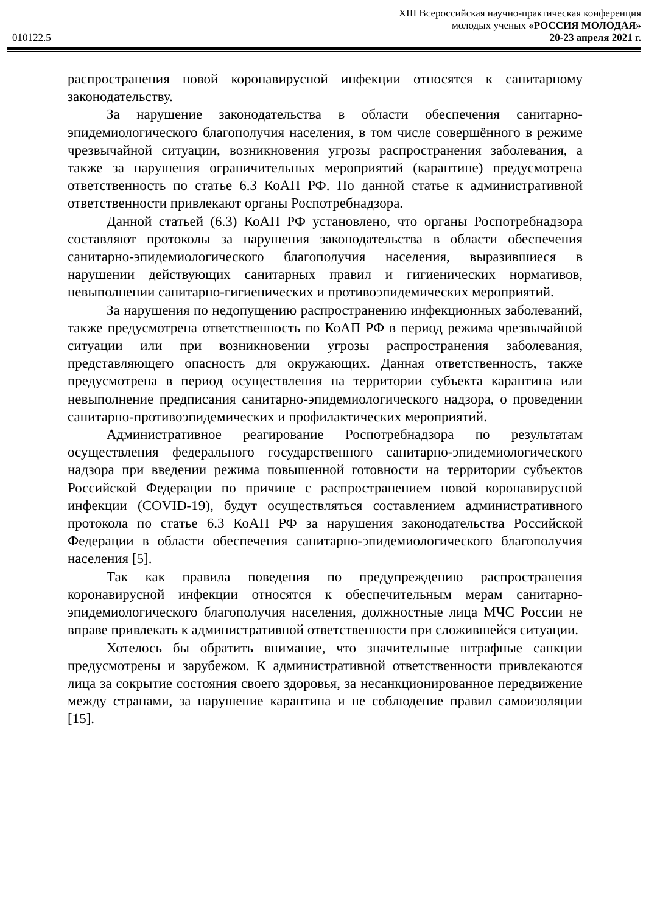XIII Всероссийская научно-практическая конференция
молодых ученых «РОССИЯ МОЛОДАЯ»
010122.5 20-23 апреля 2021 г.
распространения новой коронавирусной инфекции относятся к санитарному законодательству.
За нарушение законодательства в области обеспечения санитарно-эпидемиологического благополучия населения, в том числе совершённого в режиме чрезвычайной ситуации, возникновения угрозы распространения заболевания, а также за нарушения ограничительных мероприятий (карантине) предусмотрена ответственность по статье 6.3 КоАП РФ. По данной статье к административной ответственности привлекают органы Роспотребнадзора.
Данной статьей (6.3) КоАП РФ установлено, что органы Роспотребнадзора составляют протоколы за нарушения законодательства в области обеспечения санитарно-эпидемиологического благополучия населения, выразившиеся в нарушении действующих санитарных правил и гигиенических нормативов, невыполнении санитарно-гигиенических и противоэпидемических мероприятий.
За нарушения по недопущению распространению инфекционных заболеваний, также предусмотрена ответственность по КоАП РФ в период режима чрезвычайной ситуации или при возникновении угрозы распространения заболевания, представляющего опасность для окружающих. Данная ответственность, также предусмотрена в период осуществления на территории субъекта карантина или невыполнение предписания санитарно-эпидемиологического надзора, о проведении санитарно-противоэпидемических и профилактических мероприятий.
Административное реагирование Роспотребнадзора по результатам осуществления федерального государственного санитарно-эпидемиологического надзора при введении режима повышенной готовности на территории субъектов Российской Федерации по причине с распространением новой коронавирусной инфекции (COVID-19), будут осуществляться составлением административного протокола по статье 6.3 КоАП РФ за нарушения законодательства Российской Федерации в области обеспечения санитарно-эпидемиологического благополучия населения [5].
Так как правила поведения по предупреждению распространения коронавирусной инфекции относятся к обеспечительным мерам санитарно-эпидемиологического благополучия населения, должностные лица МЧС России не вправе привлекать к административной ответственности при сложившейся ситуации.
Хотелось бы обратить внимание, что значительные штрафные санкции предусмотрены и зарубежом. К административной ответственности привлекаются лица за сокрытие состояния своего здоровья, за несанкционированное передвижение между странами, за нарушение карантина и не соблюдение правил самоизоляции [15].